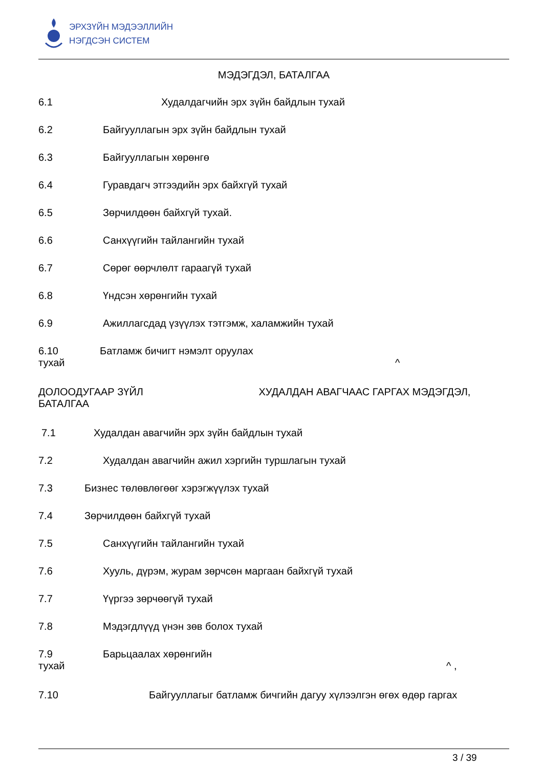ЭРХЗҮЙН МЭДЭЭЛЛИЙН
НЭГДСЭН СИСТЕМ
МЭДЭГДЭЛ, БАТАЛГАА
6.1 Худалдагчийн эрх зүйн байдлын тухай
6.2 Байгууллагын эрх зүйн байдлын тухай
6.3 Байгууллагын хөрөнгө
6.4 Гуравдагч этгээдийн эрх байхгүй тухай
6.5 Зөрчилдөөн байхгүй тухай.
6.6 Санхүүгийн тайлангийн тухай
6.7 Сөрөг өөрчлөлт гараагүй тухай
6.8 Үндсэн хөрөнгийн тухай
6.9 Ажиллагсдад үзүүлэх тэтгэмж, халамжийн тухай
6.10 Батламж бичигт нэмэлт оруулах
тухай ^
ДОЛООДУГААР ЗҮЙЛ ХУДАЛДАН АВАГЧААС ГАРГАХ МЭДЭГДЭЛ,
БАТАЛГАА
7.1 Худалдан авагчийн эрх зүйн байдлын тухай
7.2 Худалдан авагчийн ажил хэргийн туршлагын тухай
7.3 Бизнес төлөвлөгөөг хэрэгжүүлэх тухай
7.4 Зөрчилдөөн байхгүй тухай
7.5 Санхүүгийн тайлангийн тухай
7.6 Хууль, дүрэм, журам зөрчсөн маргаан байхгүй тухай
7.7 Үүргээ зөрчөөгүй тухай
7.8 Мэдэгдлүүд үнэн зөв болох тухай
7.9 Барьцаалах хөрөнгийн
тухай ^ ,
7.10 Байгууллагыг батламж бичгийн дагуу хүлээлгэн өгөх өдөр гаргах
3 / 39